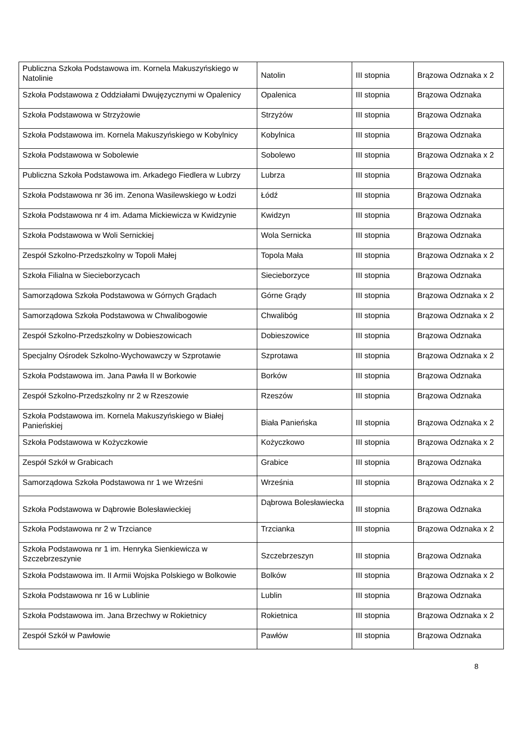| Publiczna Szkoła Podstawowa im. Kornela Makuszyńskiego w Natolinie | Natolin | III stopnia | Brązowa Odznaka x 2 |
| Szkoła Podstawowa z Oddziałami Dwujęzycznymi w Opalenicy | Opalenica | III stopnia | Brązowa Odznaka |
| Szkoła Podstawowa w Strzyżowie | Strzyżów | III stopnia | Brązowa Odznaka |
| Szkoła Podstawowa im. Kornela Makuszyńskiego w Kobylnicy | Kobylnica | III stopnia | Brązowa Odznaka |
| Szkoła Podstawowa w Sobolewie | Sobolewo | III stopnia | Brązowa Odznaka x 2 |
| Publiczna Szkoła Podstawowa im. Arkadego Fiedlera w Lubrzy | Lubrza | III stopnia | Brązowa Odznaka |
| Szkoła Podstawowa nr 36 im. Zenona Wasilewskiego w Łodzi | Łódź | III stopnia | Brązowa Odznaka |
| Szkoła Podstawowa nr 4 im. Adama Mickiewicza w Kwidzynie | Kwidzyn | III stopnia | Brązowa Odznaka |
| Szkoła Podstawowa w Woli Sernickiej | Wola Sernicka | III stopnia | Brązowa Odznaka |
| Zespół Szkolno-Przedszkolny w Topoli Małej | Topola Mała | III stopnia | Brązowa Odznaka x 2 |
| Szkoła Filialna w Siecieborzycach | Siecieborzyce | III stopnia | Brązowa Odznaka |
| Samorządowa Szkoła Podstawowa w Górnych Grądach | Górne Grądy | III stopnia | Brązowa Odznaka x 2 |
| Samorządowa Szkoła Podstawowa w Chwalibogowie | Chwalibóg | III stopnia | Brązowa Odznaka x 2 |
| Zespół Szkolno-Przedszkolny w Dobieszowicach | Dobieszowice | III stopnia | Brązowa Odznaka |
| Specjalny Ośrodek Szkolno-Wychowawczy w Szprotawie | Szprotawa | III stopnia | Brązowa Odznaka x 2 |
| Szkoła Podstawowa im. Jana Pawła II w Borkowie | Borków | III stopnia | Brązowa Odznaka |
| Zespół Szkolno-Przedszkolny nr 2 w Rzeszowie | Rzeszów | III stopnia | Brązowa Odznaka |
| Szkoła Podstawowa im. Kornela Makuszyńskiego w Białej Panieńskiej | Biała Panieńska | III stopnia | Brązowa Odznaka x 2 |
| Szkoła Podstawowa w Kożyczkowie | Kożyczkowo | III stopnia | Brązowa Odznaka x 2 |
| Zespół Szkół w Grabicach | Grabice | III stopnia | Brązowa Odznaka |
| Samorządowa Szkoła Podstawowa nr 1 we Wrześni | Września | III stopnia | Brązowa Odznaka x 2 |
| Szkoła Podstawowa w Dąbrowie Bolesławieckiej | Dąbrowa Bolesławiecka | III stopnia | Brązowa Odznaka |
| Szkoła Podstawowa nr 2 w Trzciance | Trzcianka | III stopnia | Brązowa Odznaka x 2 |
| Szkoła Podstawowa nr 1 im. Henryka Sienkiewicza w Szczebrzeszynie | Szczebrzeszyn | III stopnia | Brązowa Odznaka |
| Szkoła Podstawowa im. II Armii Wojska Polskiego w Bolkowie | Bolków | III stopnia | Brązowa Odznaka x 2 |
| Szkoła Podstawowa nr 16 w Lublinie | Lublin | III stopnia | Brązowa Odznaka |
| Szkoła Podstawowa im. Jana Brzechwy w Rokietnicy | Rokietnica | III stopnia | Brązowa Odznaka x 2 |
| Zespół Szkół w Pawłowie | Pawłów | III stopnia | Brązowa Odznaka |
8